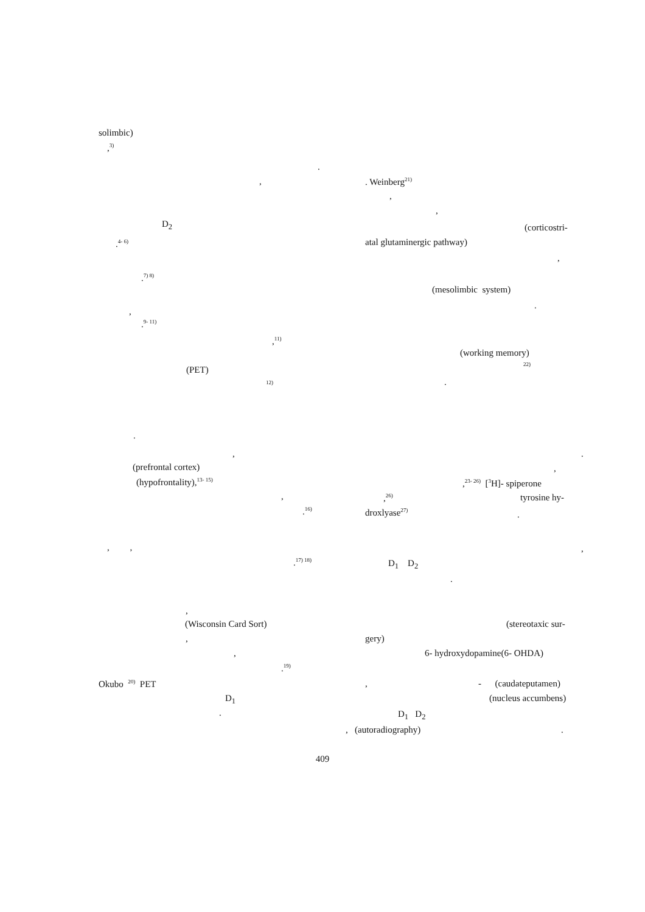solimbic)
,<sup>3)</sup>
D<sub>2</sub>
.<sup>4- 6)</sup>
.<sup>7) 8)</sup>
,
.<sup>9- 11)</sup>
,<sup>11)</sup>
(PET)
<sup>12)</sup>
.
,
(prefrontal cortex)
(hypofrontality),<sup>13- 15)</sup>
,
.<sup>16)</sup>
, ,
.<sup>17) 18)</sup>
,
(Wisconsin Card Sort)
,
,
.<sup>19)</sup>
Okubo <sup>20)</sup> PET
D<sub>1</sub>
.
.
,
. Weinberg<sup>21)</sup>
,
,
(corticostri-
atal glutaminergic pathway)
,
(mesolimbic system)
.
(working memory)
<sup>22)</sup>
.
.
,
,<sup>23- 26)</sup> [<sup>3</sup>H]- spiperone
,<sup>26)</sup>
tyrosine hy-
droxlyase<sup>27)</sup>
.
,
D<sub>1</sub> D<sub>2</sub>
.
(stereotaxic sur-
gery)
6- hydroxydopamine(6- OHDA)
,
- (caudateputamen)
(nucleus accumbens)
D<sub>1</sub> D<sub>2</sub>
, (autoradiography)
.
409